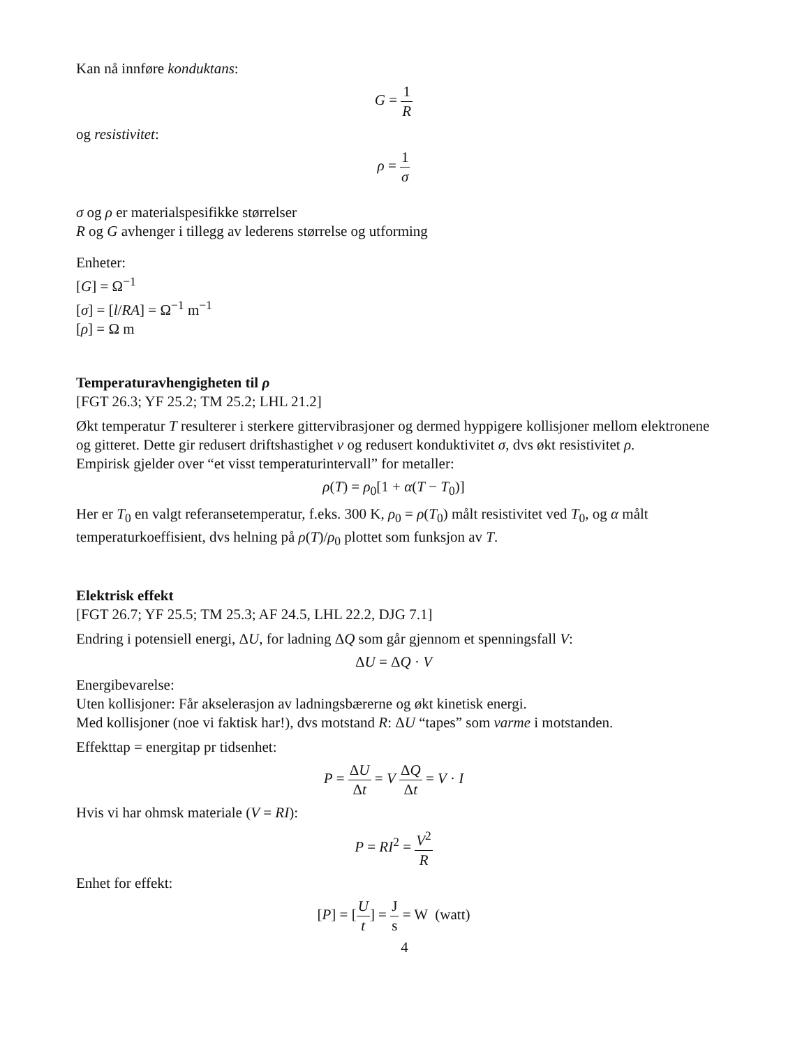Kan nå innføre konduktans:
G = 1 R
og resistivitet:
ρ = 1 σ
σ og ρ er materialspesifikke størrelser
R og G avhenger i tillegg av lederens størrelse og utforming
Enheter:
[G] = Ω<sup>−1</sup>
[σ] = [l/RA] = Ω<sup>−1</sup> m<sup>−1</sup>
[ρ] = Ω m
Temperaturavhengigheten til ρ
[FGT 26.3; YF 25.2; TM 25.2; LHL 21.2]
Økt temperatur T resulterer i sterkere gittervibrasjoner og dermed hyppigere kollisjoner mellom elektronene og gitteret. Dette gir redusert driftshastighet v og redusert konduktivitet σ, dvs økt resistivitet ρ.
Empirisk gjelder over “et visst temperaturintervall” for metaller:
ρ(T) = ρ<sub>0</sub>[1 + α(T − T<sub>0</sub>)]
Her er T<sub>0</sub> en valgt referansetemperatur, f.eks. 300 K, ρ<sub>0</sub> = ρ(T<sub>0</sub>) målt resistivitet ved T<sub>0</sub>, og α målt temperaturkoeffisient, dvs helning på ρ(T)/ρ<sub>0</sub> plottet som funksjon av T.
Elektrisk effekt
[FGT 26.7; YF 25.5; TM 25.3; AF 24.5, LHL 22.2, DJG 7.1]
Endring i potensiell energi, ΔU, for ladning ΔQ som går gjennom et spenningsfall V:
ΔU = ΔQ · V
Energibevarelse:
Uten kollisjoner: Får akselerasjon av ladningsbærerne og økt kinetisk energi.
Med kollisjoner (noe vi faktisk har!), dvs motstand R: ΔU “tapes” som varme i motstanden.
Effekttap = energitap pr tidsenhet:
P = ΔU Δt = V ΔQ Δt = V · I
Hvis vi har ohmsk materiale (V = RI):
P = RI<sup>2</sup> = V<sup>2</sup> R
Enhet for effekt:
[P] = [U t] = J s = W (watt)
4